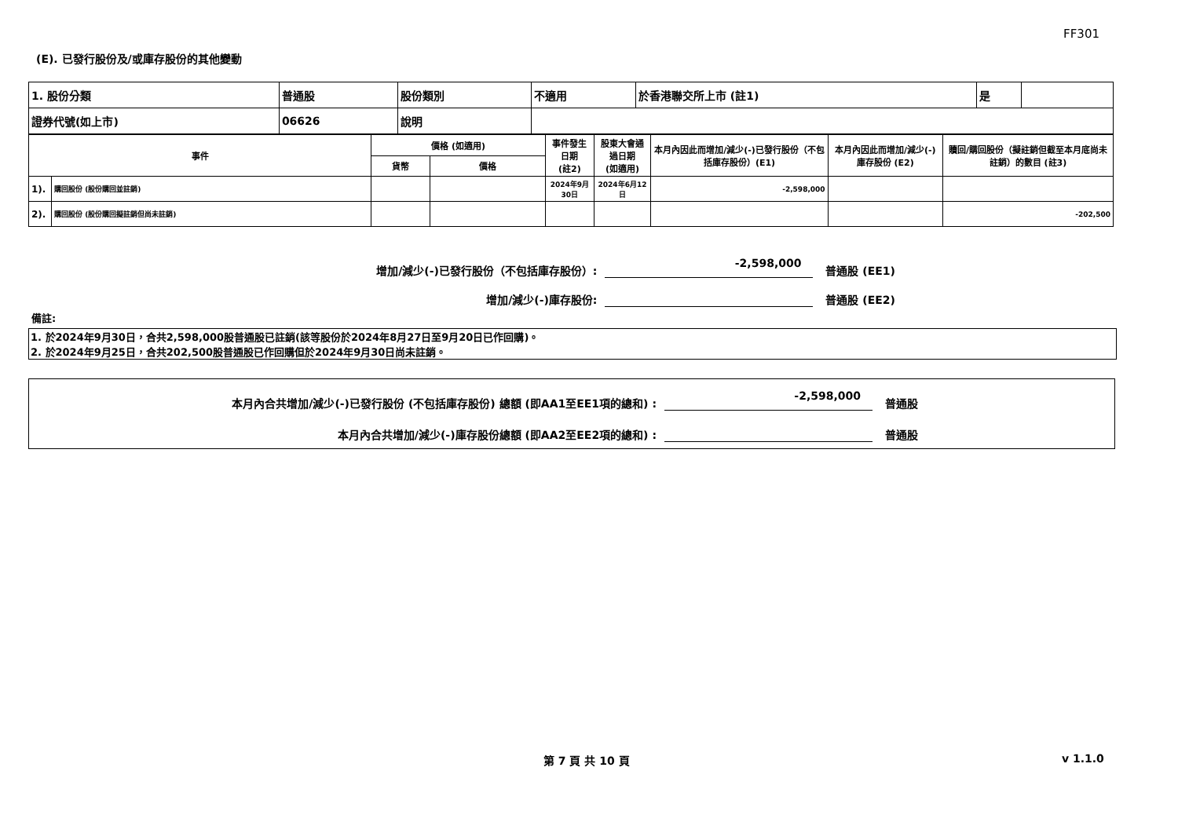FF301
(E). 已發行股份及/或庫存股份的其他變動
| 1. 股份分類 | 普通股 | 股份類別 | 不適用 | 於香港聯交所上市 (註1) | 是 | |
| 證券代號(如上市) | 06626 | 說明 | | | | |
| 事件 | | 價格 (如適用) | | 事件發生日期 (註2) | 股東大會通過日期 (如適用) | 本月內因此而增加/減少(-)已發行股份（不包括庫存股份）(E1) | 本月內因此而增加/減少(-)庫存股份 (E2) | 贖回/購回股份（擬註銷但截至本月底尚未註銷）的數目 (註3) |
| --- | --- | --- | --- | --- | --- | --- | --- | --- |
| | | 貨幣 | 價格 | | | | | |
| 1). | 購回股份 (股份購回並註銷) | | | 2024年9月30日 | 2024年6月12日 | -2,598,000 | | |
| 2). | 購回股份 (股份購回擬註銷但尚未註銷) | | | | | | | -202,500 |
增加/減少(-)已發行股份（不包括庫存股份）: -2,598,000 普通股 (EE1)
增加/減少(-)庫存股份: 普通股 (EE2)
備註:
1. 於2024年9月30日，合共2,598,000股普通股已註銷(該等股份於2024年8月27日至9月20日已作回購)。
2. 於2024年9月25日，合共202,500股普通股已作回購但於2024年9月30日尚未註銷。
本月內合共增加/減少(-)已發行股份 (不包括庫存股份) 總額 (即AA1至EE1項的總和) : -2,598,000 普通股
本月內合共增加/減少(-)庫存股份總額 (即AA2至EE2項的總和) : 普通股
第 7 頁 共 10 頁 v 1.1.0